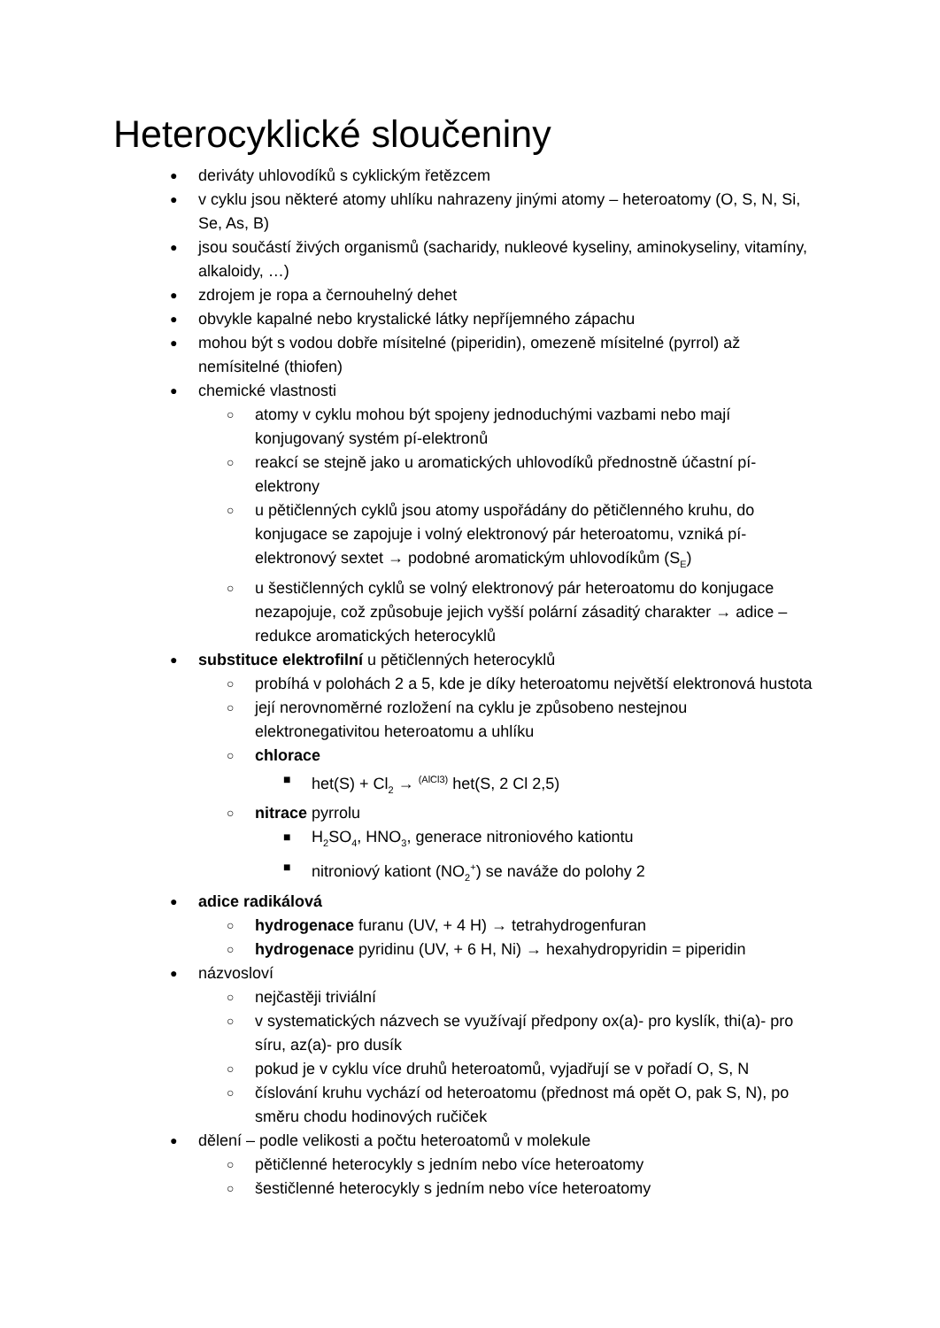Heterocyklické sloučeniny
● deriváty uhlovodíků s cyklickým řetězcem
● v cyklu jsou některé atomy uhlíku nahrazeny jinými atomy – heteroatomy (O, S, N, Si, Se, As, B)
● jsou součástí živých organismů (sacharidy, nukleové kyseliny, aminokyseliny, vitamíny, alkaloidy, …)
● zdrojem je ropa a černouhelný dehet
● obvykle kapalné nebo krystalické látky nepříjemného zápachu
● mohou být s vodou dobře mísitelné (piperidin), omezeně mísitelné (pyrrol) až nemísitelné (thiofen)
● chemické vlastnosti
○ atomy v cyklu mohou být spojeny jednoduchými vazbami nebo mají konjugovaný systém pí-elektronů
○ reakcí se stejně jako u aromatických uhlovodíků přednostně účastní pí-elektrony
○ u pětičlenných cyklů jsou atomy uspořádány do pětičlenného kruhu, do konjugace se zapojuje i volný elektronový pár heteroatomu, vzniká pí-elektronový sextet → podobné aromatickým uhlovodíkům (S<sub>E</sub>)
○ u šestičlenných cyklů se volný elektronový pár heteroatomu do konjugace nezapojuje, což způsobuje jejich vyšší polární zásaditý charakter → adice – redukce aromatických heterocyklů
● substituce elektrofilní u pětičlenných heterocyklů
○ probíhá v polohách 2 a 5, kde je díky heteroatomu největší elektronová hustota
○ její nerovnoměrné rozložení na cyklu je způsobeno nestejnou elektronegativitou heteroatomu a uhlíku
○ chlorace
■ het(S) + Cl<sub>2</sub> → <sup>(AlCl3)</sup> het(S, 2 Cl 2,5)
○ nitrace pyrrolu
■ H<sub>2</sub>SO<sub>4</sub>, HNO<sub>3</sub>, generace nitroniového kationtu
■ nitroniový kationt (NO<sub>2</sub><sup>+</sup>) se naváže do polohy 2
● adice radikálová
○ hydrogenace furanu (UV, + 4 H) → tetrahydrogenfuran
○ hydrogenace pyridinu (UV, + 6 H, Ni) → hexahydropyridin = piperidin
● názvosloví
○ nejčastěji triviální
○ v systematických názvech se využívají předpony ox(a)- pro kyslík, thi(a)- pro síru, az(a)- pro dusík
○ pokud je v cyklu více druhů heteroatomů, vyjadřují se v pořadí O, S, N
○ číslování kruhu vychází od heteroatomu (přednost má opět O, pak S, N), po směru chodu hodinových ručiček
● dělení – podle velikosti a počtu heteroatomů v molekule
○ pětičlenné heterocykly s jedním nebo více heteroatomy
○ šestičlenné heterocykly s jedním nebo více heteroatomy